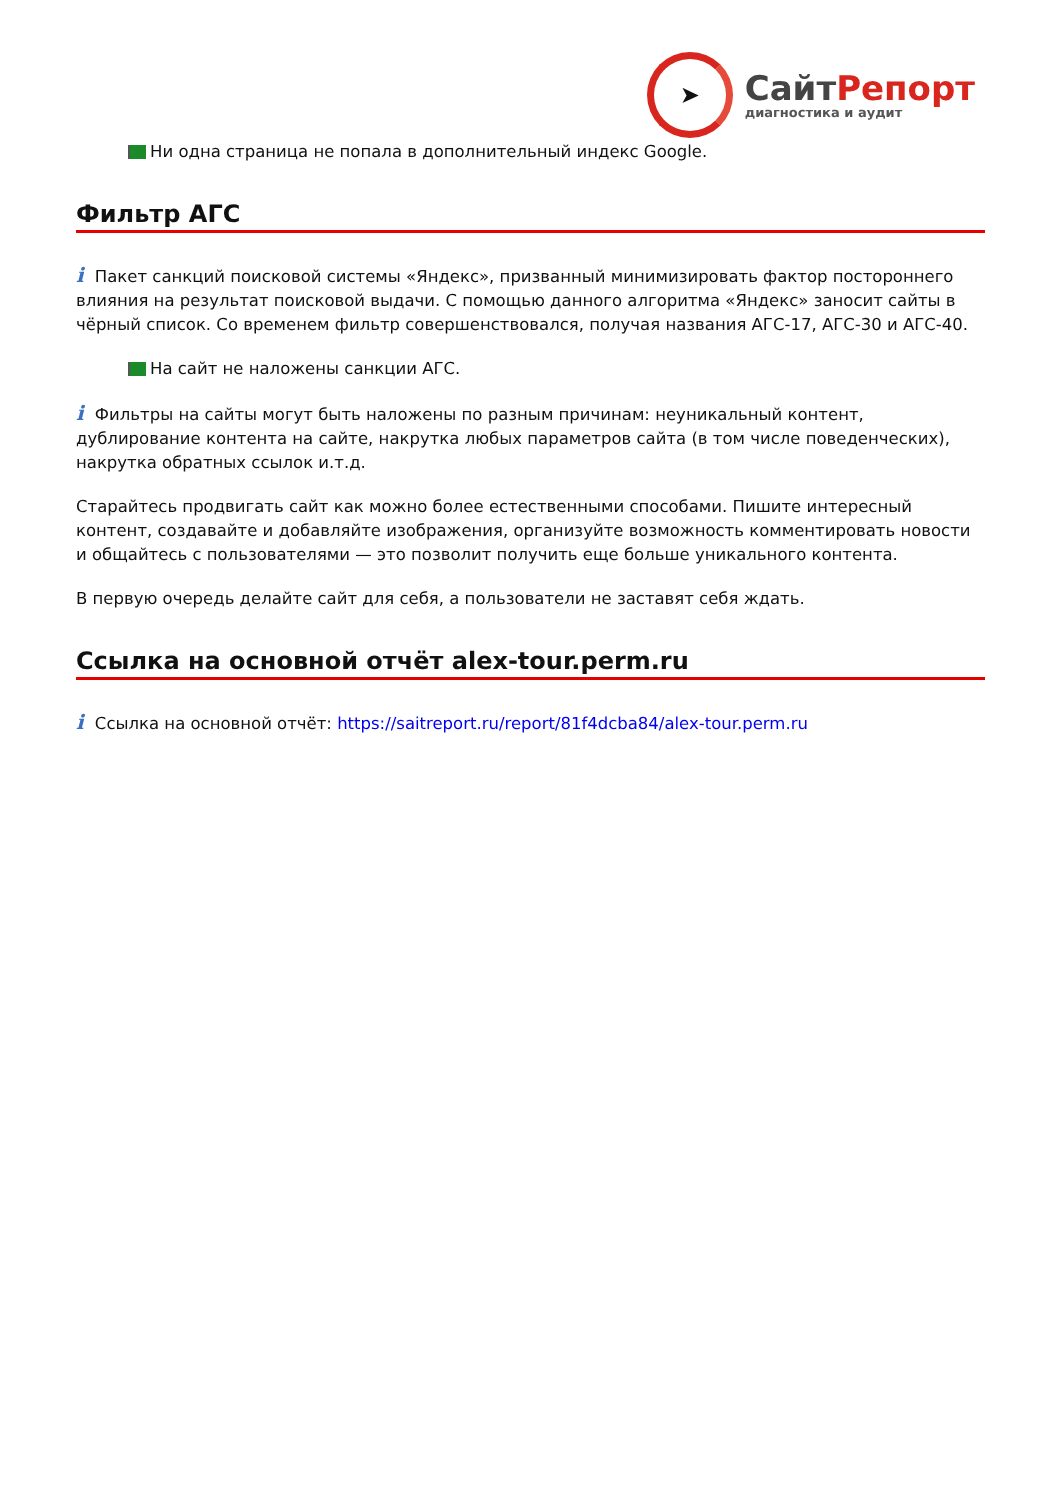➤
СайтРепорт
диагностика и аудит
Ни одна страница не попала в дополнительный индекс Google.
Фильтр АГС
i Пакет санкций поисковой системы «Яндекс», призванный минимизировать фактор постороннего влияния на результат поисковой выдачи. С помощью данного алгоритма «Яндекс» заносит сайты в чёрный список. Со временем фильтр совершенствовался, получая названия АГС-17, АГС-30 и АГС-40.
На сайт не наложены санкции АГС.
i Фильтры на сайты могут быть наложены по разным причинам: неуникальный контент, дублирование контента на сайте, накрутка любых параметров сайта (в том числе поведенческих), накрутка обратных ссылок и.т.д.
Старайтесь продвигать сайт как можно более естественными способами. Пишите интересный контент, создавайте и добавляйте изображения, организуйте возможность комментировать новости и общайтесь с пользователями — это позволит получить еще больше уникального контента.
В первую очередь делайте сайт для себя, а пользователи не заставят себя ждать.
Ссылка на основной отчёт alex-tour.perm.ru
i Ссылка на основной отчёт: https://saitreport.ru/report/81f4dcba84/alex-tour.perm.ru